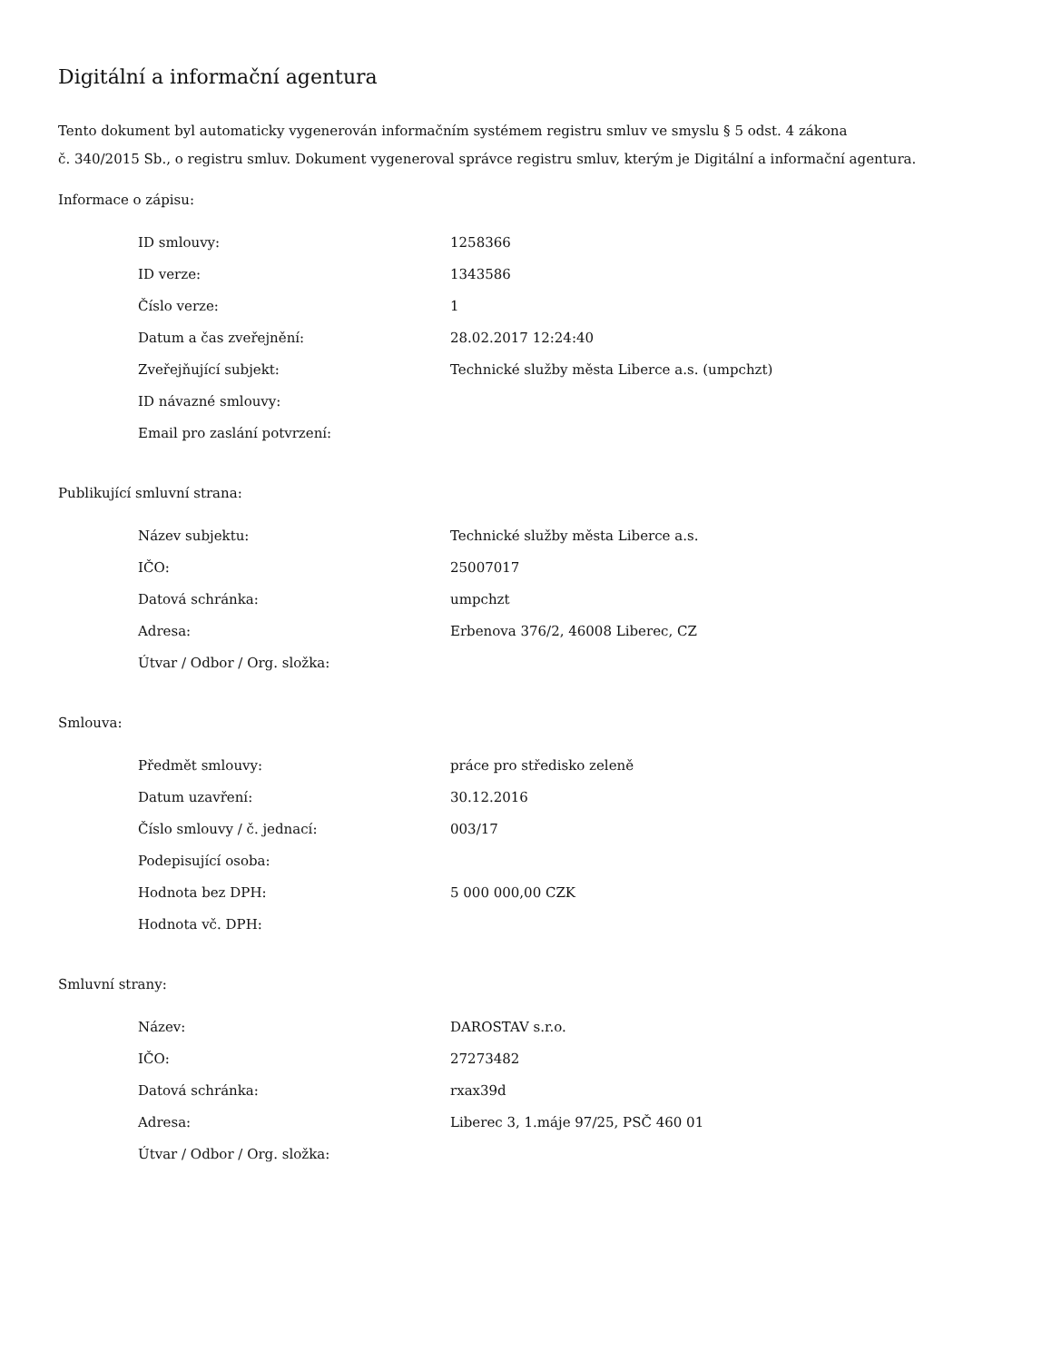Digitální a informační agentura
Tento dokument byl automaticky vygenerován informačním systémem registru smluv ve smyslu § 5 odst. 4 zákona
č. 340/2015 Sb., o registru smluv. Dokument vygeneroval správce registru smluv, kterým je Digitální a informační agentura.
Informace o zápisu:
| ID smlouvy: | 1258366 |
| ID verze: | 1343586 |
| Číslo verze: | 1 |
| Datum a čas zveřejnění: | 28.02.2017 12:24:40 |
| Zveřejňující subjekt: | Technické služby města Liberce a.s. (umpchzt) |
| ID návazné smlouvy: | |
| Email pro zaslání potvrzení: | |
Publikující smluvní strana:
| Název subjektu: | Technické služby města Liberce a.s. |
| IČO: | 25007017 |
| Datová schránka: | umpchzt |
| Adresa: | Erbenova 376/2, 46008 Liberec, CZ |
| Útvar / Odbor / Org. složka: | |
Smlouva:
| Předmět smlouvy: | práce pro středisko zeleně |
| Datum uzavření: | 30.12.2016 |
| Číslo smlouvy / č. jednací: | 003/17 |
| Podepisující osoba: | |
| Hodnota bez DPH: | 5 000 000,00 CZK |
| Hodnota vč. DPH: | |
Smluvní strany:
| Název: | DAROSTAV s.r.o. |
| IČO: | 27273482 |
| Datová schránka: | rxax39d |
| Adresa: | Liberec 3, 1.máje 97/25, PSČ 460 01 |
| Útvar / Odbor / Org. složka: | |